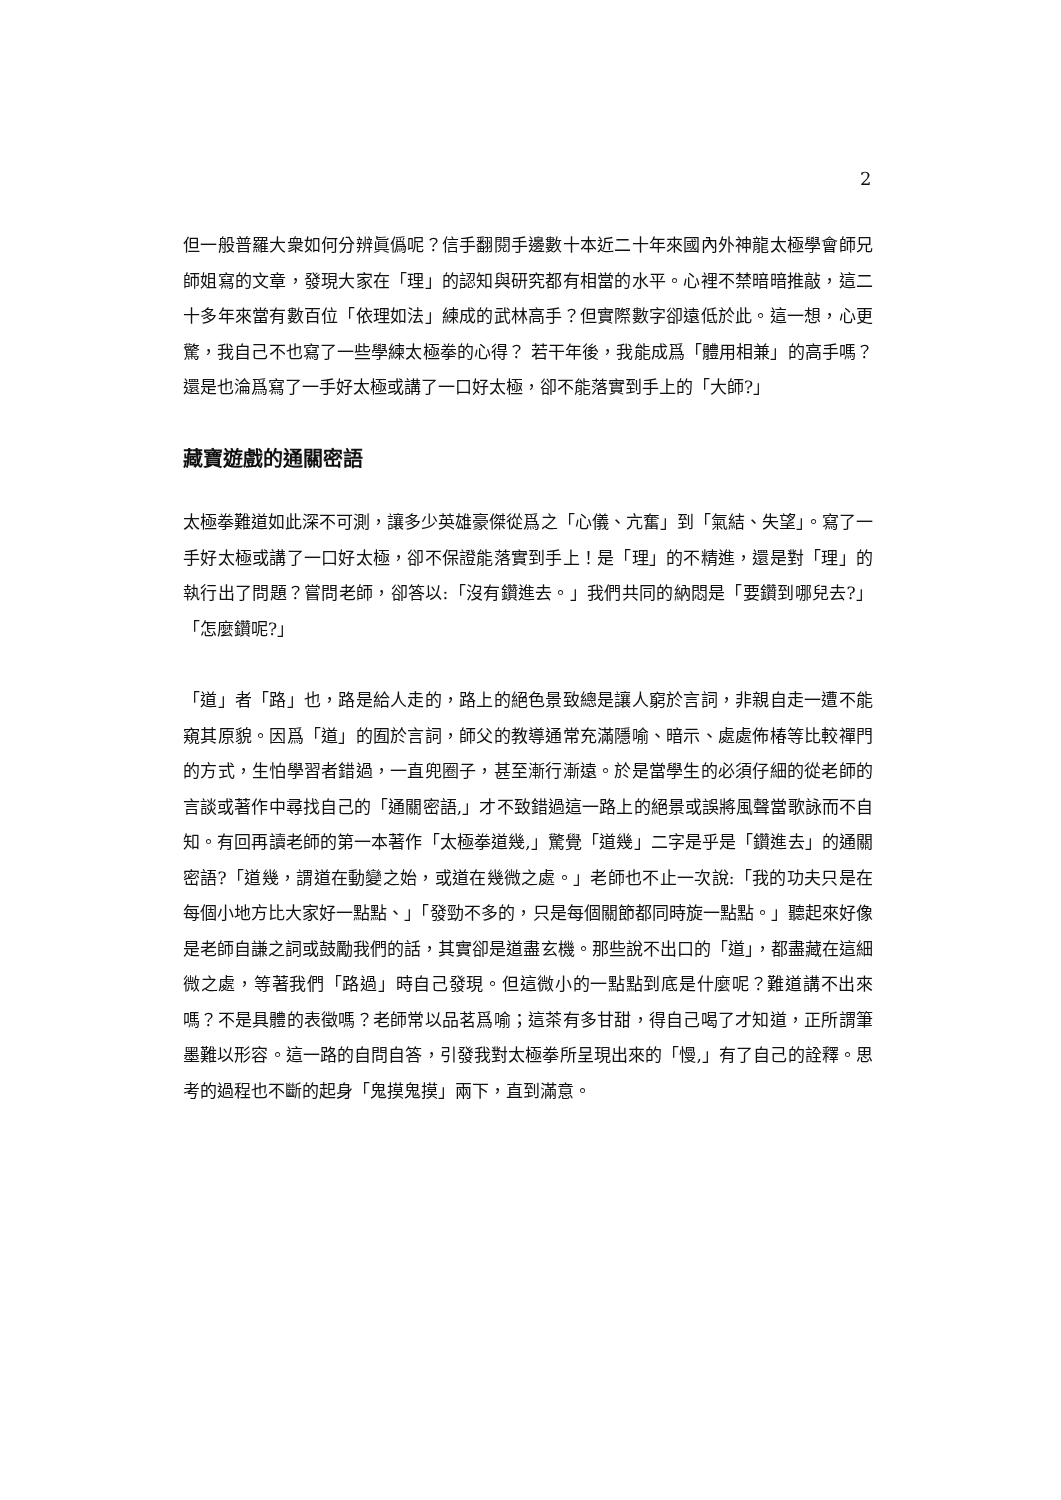2
但一般普羅大衆如何分辨眞僞呢？信手翻閱手邊數十本近二十年來國內外神龍太極學會師兄師姐寫的文章，發現大家在「理」的認知與研究都有相當的水平。心裡不禁暗暗推敲，這二十多年來當有數百位「依理如法」練成的武林高手？但實際數字卻遠低於此。這一想，心更驚，我自己不也寫了一些學練太極拳的心得？ 若干年後，我能成爲「體用相兼」的高手嗎？還是也淪爲寫了一手好太極或講了一口好太極，卻不能落實到手上的「大師?」
藏寶遊戲的通關密語
太極拳難道如此深不可測，讓多少英雄豪傑從爲之「心儀、亢奮」到「氣結、失望」。寫了一手好太極或講了一口好太極，卻不保證能落實到手上！是「理」的不精進，還是對「理」的執行出了問題？嘗問老師，卻答以:「沒有鑽進去。」我們共同的納悶是「要鑽到哪兒去?」「怎麼鑽呢?」
「道」者「路」也，路是給人走的，路上的絕色景致總是讓人窮於言詞，非親自走一遭不能窺其原貌。因爲「道」的囿於言詞，師父的教導通常充滿隱喻、暗示、處處佈椿等比較禪門的方式，生怕學習者錯過，一直兜圈子，甚至漸行漸遠。於是當學生的必須仔細的從老師的言談或著作中尋找自己的「通關密語,」才不致錯過這一路上的絕景或誤將風聲當歌詠而不自知。有回再讀老師的第一本著作「太極拳道幾,」驚覺「道幾」二字是乎是「鑽進去」的通關密語?「道幾，謂道在動變之始，或道在幾微之處。」老師也不止一次說:「我的功夫只是在每個小地方比大家好一點點、」「發勁不多的，只是每個關節都同時旋一點點。」聽起來好像是老師自謙之詞或鼓勵我們的話，其實卻是道盡玄機。那些說不出口的「道」，都盡藏在這細微之處，等著我們「路過」時自己發現。但這微小的一點點到底是什麼呢？難道講不出來嗎？不是具體的表徵嗎？老師常以品茗爲喻；這茶有多甘甜，得自己喝了才知道，正所謂筆墨難以形容。這一路的自問自答，引發我對太極拳所呈現出來的「慢,」有了自己的詮釋。思考的過程也不斷的起身「鬼摸鬼摸」兩下，直到滿意。